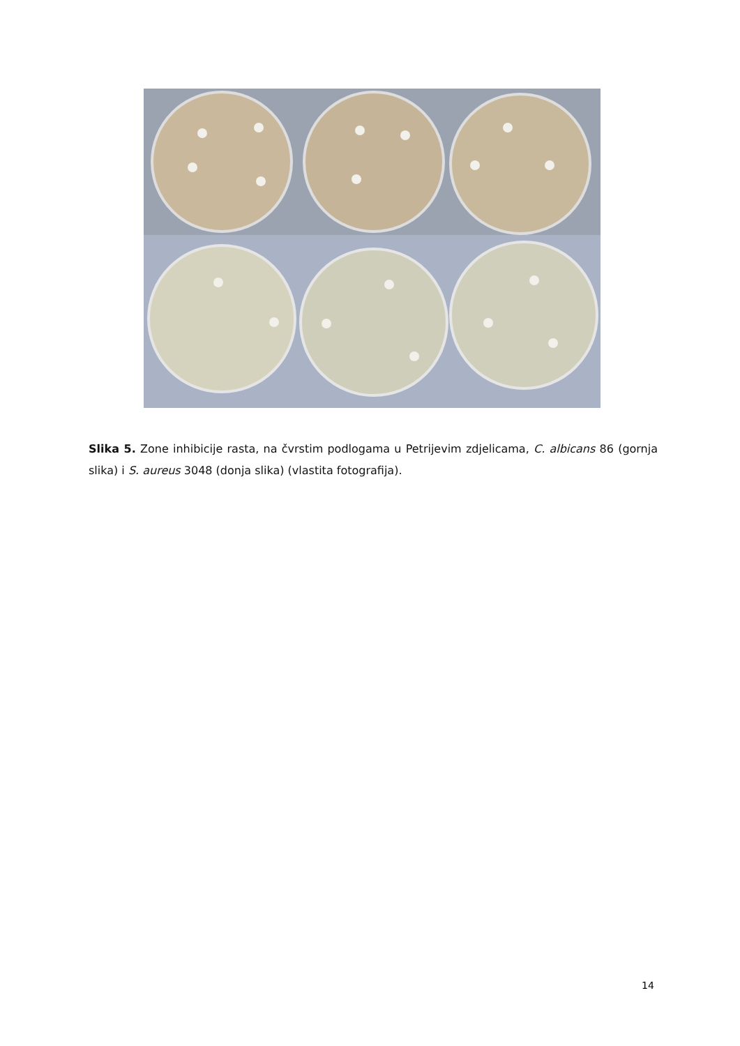Slika 5. Zone inhibicije rasta, na čvrstim podlogama u Petrijevim zdjelicama, C. albicans 86 (gornja slika) i S. aureus 3048 (donja slika) (vlastita fotografija).
14